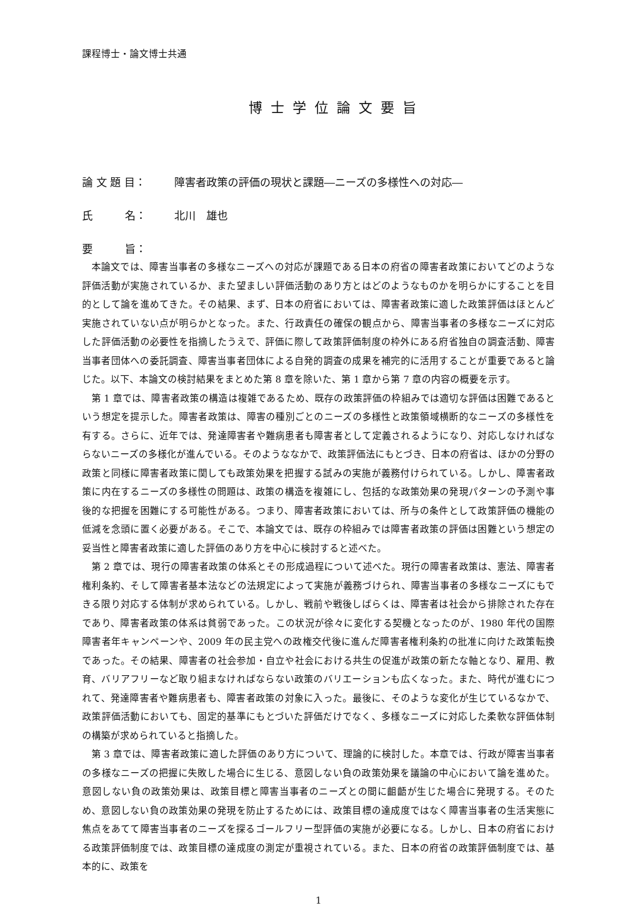課程博士・論文博士共通
博士学位論文要旨
論 文 題 目： 障害者政策の評価の現状と課題―ニーズの多様性への対応―
氏　　　名： 北川　雄也
要　　　旨：
本論文では、障害当事者の多様なニーズへの対応が課題である日本の府省の障害者政策においてどのような評価活動が実施されているか、また望ましい評価活動のあり方とはどのようなものかを明らかにすることを目的として論を進めてきた。その結果、まず、日本の府省においては、障害者政策に適した政策評価はほとんど実施されていない点が明らかとなった。また、行政責任の確保の観点から、障害当事者の多様なニーズに対応した評価活動の必要性を指摘したうえで、評価に際して政策評価制度の枠外にある府省独自の調査活動、障害当事者団体への委託調査、障害当事者団体による自発的調査の成果を補完的に活用することが重要であると論じた。以下、本論文の検討結果をまとめた第 8 章を除いた、第 1 章から第 7 章の内容の概要を示す。
第 1 章では、障害者政策の構造は複雑であるため、既存の政策評価の枠組みでは適切な評価は困難であるという想定を提示した。障害者政策は、障害の種別ごとのニーズの多様性と政策領域横断的なニーズの多様性を有する。さらに、近年では、発達障害者や難病患者も障害者として定義されるようになり、対応しなければならないニーズの多様化が進んでいる。そのようななかで、政策評価法にもとづき、日本の府省は、ほかの分野の政策と同様に障害者政策に関しても政策効果を把握する試みの実施が義務付けられている。しかし、障害者政策に内在するニーズの多様性の問題は、政策の構造を複雑にし、包括的な政策効果の発現パターンの予測や事後的な把握を困難にする可能性がある。つまり、障害者政策においては、所与の条件として政策評価の機能の低減を念頭に置く必要がある。そこで、本論文では、既存の枠組みでは障害者政策の評価は困難という想定の妥当性と障害者政策に適した評価のあり方を中心に検討すると述べた。
第 2 章では、現行の障害者政策の体系とその形成過程について述べた。現行の障害者政策は、憲法、障害者権利条約、そして障害者基本法などの法規定によって実施が義務づけられ、障害当事者の多様なニーズにもできる限り対応する体制が求められている。しかし、戦前や戦後しばらくは、障害者は社会から排除された存在であり、障害者政策の体系は貧弱であった。この状況が徐々に変化する契機となったのが、1980 年代の国際障害者年キャンペーンや、2009 年の民主党への政権交代後に進んだ障害者権利条約の批准に向けた政策転換であった。その結果、障害者の社会参加・自立や社会における共生の促進が政策の新たな軸となり、雇用、教育、バリアフリーなど取り組まなければならない政策のバリエーションも広くなった。また、時代が進むにつれて、発達障害者や難病患者も、障害者政策の対象に入った。最後に、そのような変化が生じているなかで、政策評価活動においても、固定的基準にもとづいた評価だけでなく、多様なニーズに対応した柔軟な評価体制の構築が求められていると指摘した。
第 3 章では、障害者政策に適した評価のあり方について、理論的に検討した。本章では、行政が障害当事者の多様なニーズの把握に失敗した場合に生じる、意図しない負の政策効果を議論の中心において論を進めた。意図しない負の政策効果は、政策目標と障害当事者のニーズとの間に齟齬が生じた場合に発現する。そのため、意図しない負の政策効果の発現を防止するためには、政策目標の達成度ではなく障害当事者の生活実態に焦点をあてて障害当事者のニーズを探るゴールフリー型評価の実施が必要になる。しかし、日本の府省における政策評価制度では、政策目標の達成度の測定が重視されている。また、日本の府省の政策評価制度では、基本的に、政策を
1